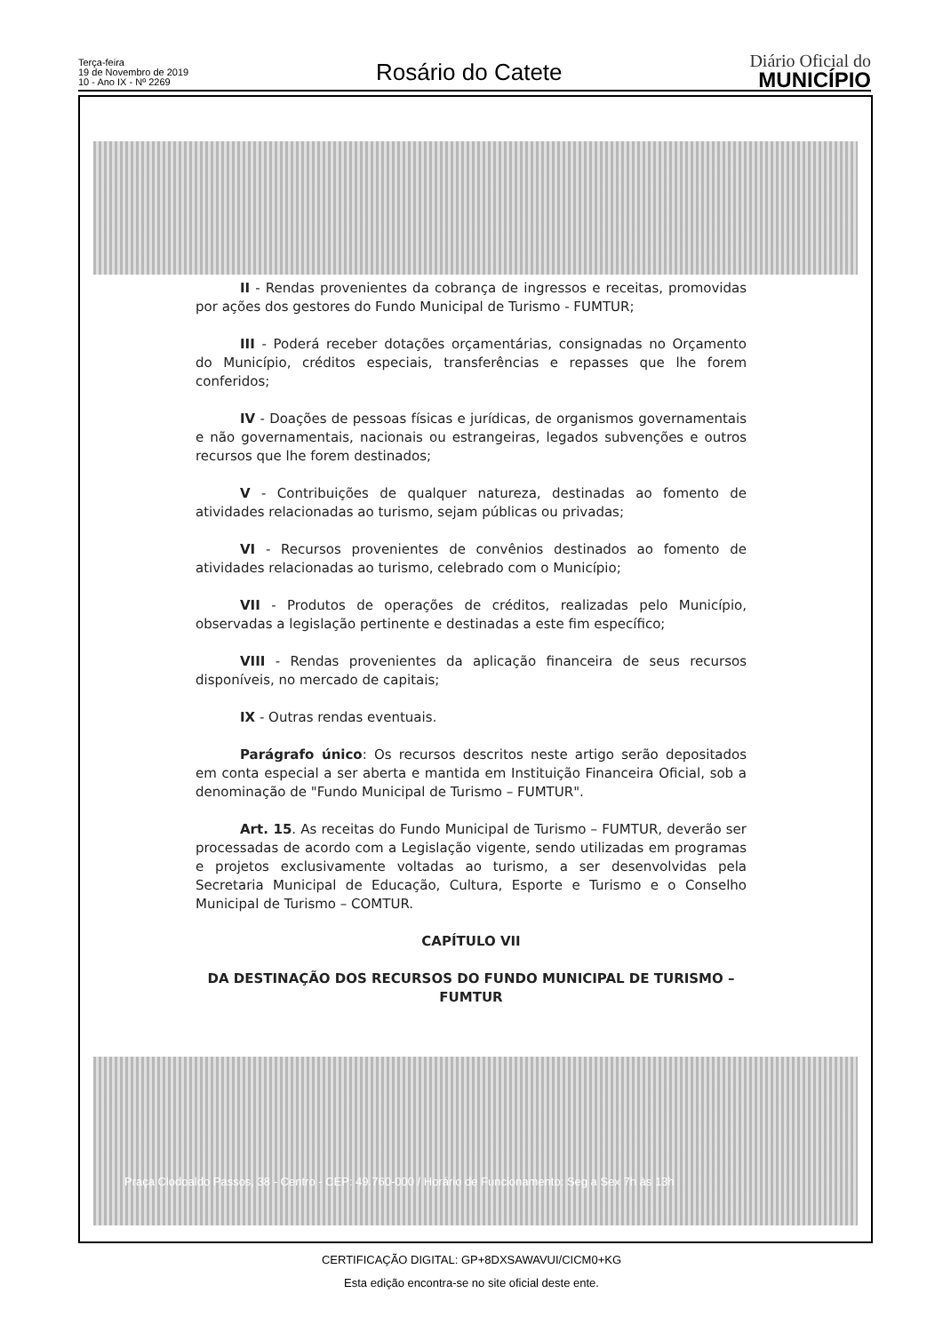Terça-feira
19 de Novembro de 2019
10 - Ano IX - Nº 2269
Rosário do Catete
Diário Oficial do
MUNICÍPIO
II - Rendas provenientes da cobrança de ingressos e receitas, promovidas por ações dos gestores do Fundo Municipal de Turismo - FUMTUR;
III - Poderá receber dotações orçamentárias, consignadas no Orçamento do Município, créditos especiais, transferências e repasses que lhe forem conferidos;
IV - Doações de pessoas físicas e jurídicas, de organismos governamentais e não governamentais, nacionais ou estrangeiras, legados subvenções e outros recursos que lhe forem destinados;
V - Contribuições de qualquer natureza, destinadas ao fomento de atividades relacionadas ao turismo, sejam públicas ou privadas;
VI - Recursos provenientes de convênios destinados ao fomento de atividades relacionadas ao turismo, celebrado com o Município;
VII - Produtos de operações de créditos, realizadas pelo Município, observadas a legislação pertinente e destinadas a este fim específico;
VIII - Rendas provenientes da aplicação financeira de seus recursos disponíveis, no mercado de capitais;
IX - Outras rendas eventuais.
Parágrafo único: Os recursos descritos neste artigo serão depositados em conta especial a ser aberta e mantida em Instituição Financeira Oficial, sob a denominação de "Fundo Municipal de Turismo – FUMTUR".
Art. 15. As receitas do Fundo Municipal de Turismo – FUMTUR, deverão ser processadas de acordo com a Legislação vigente, sendo utilizadas em programas e projetos exclusivamente voltadas ao turismo, a ser desenvolvidas pela Secretaria Municipal de Educação, Cultura, Esporte e Turismo e o Conselho Municipal de Turismo – COMTUR.
CAPÍTULO VII
DA DESTINAÇÃO DOS RECURSOS DO FUNDO MUNICIPAL DE TURISMO – FUMTUR
Praça Clodoaldo Passos, 38 - Centro - CEP: 49.760-000 / Horário de Funcionamento: Seg a Sex 7h às 13h
CERTIFICAÇÃO DIGITAL: GP+8DXSAWAVUI/CICM0+KG
Esta edição encontra-se no site oficial deste ente.